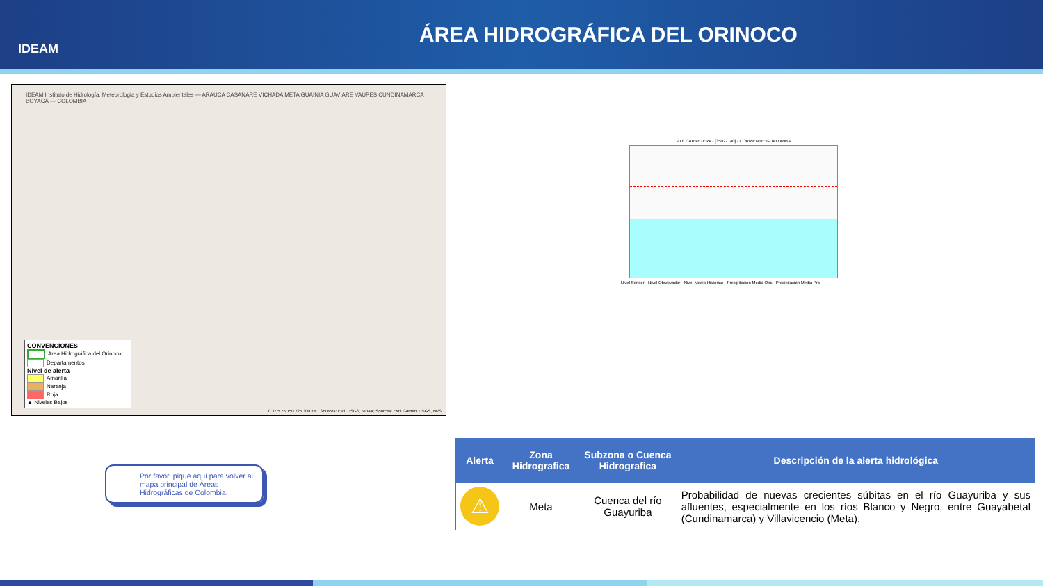IDEAM
ÁREA HIDROGRÁFICA DEL ORINOCO
IDEAM Instituto de Hidrología, Meteorología y Estudios Ambientales — ARAUCA CASANARE VICHADA META GUAINÍA GUAVIARE VAUPÉS CUNDINAMARCA BOYACÁ — COLOMBIA
CONVENCIONES
Área Hidrográfica del Orinoco
Departamentos
Nivel de alerta
Amarilla
Naranja
Roja
▲ Niveles Bajos
0 37.5 75 150 225 300 km Sources: Esri, USGS, NOAA; Sources: Esri, Garmin, USGS, NPS
PTE CARRETERA - [35027140] - CORRIENTE: GUAYURIBA
— Nivel Sensor · Nivel Observador · Nivel Medio Historico · Precipitación Media Obs · Precipitación Media Pro
Por favor, pique aquí para volver al mapa principal de Áreas Hidrográficas de Colombia.
| Alerta | Zona Hidrografica | Subzona o Cuenca Hidrografica | Descripción de la alerta hidrológica |
| --- | --- | --- | --- |
| ⚠ | Meta | Cuenca del río Guayuriba | Probabilidad de nuevas crecientes súbitas en el río Guayuriba y sus afluentes, especialmente en los ríos Blanco y Negro, entre Guayabetal (Cundinamarca) y Villavicencio (Meta). |